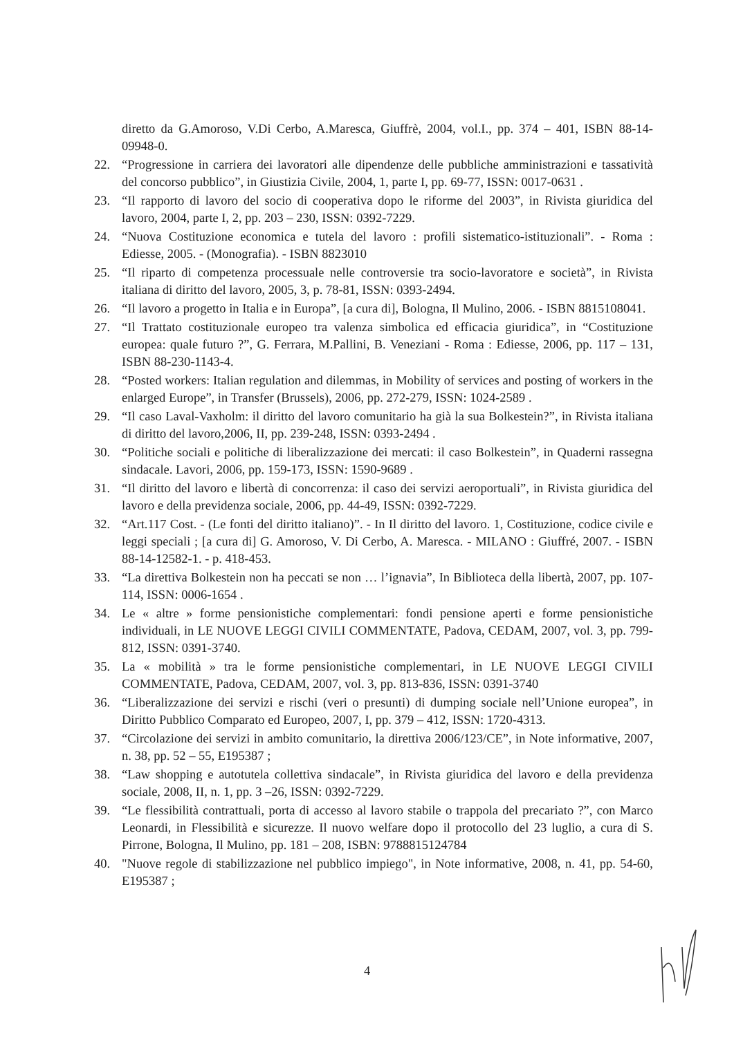diretto da G.Amoroso, V.Di Cerbo, A.Maresca, Giuffrè, 2004, vol.I., pp. 374 – 401, ISBN 88-14-09948-0.
22. “Progressione in carriera dei lavoratori alle dipendenze delle pubbliche amministrazioni e tassatività del concorso pubblico”, in Giustizia Civile, 2004, 1, parte I, pp. 69-77, ISSN: 0017-0631 .
23. “Il rapporto di lavoro del socio di cooperativa dopo le riforme del 2003”, in Rivista giuridica del lavoro, 2004, parte I, 2, pp. 203 – 230, ISSN: 0392-7229.
24. “Nuova Costituzione economica e tutela del lavoro : profili sistematico-istituzionali”. - Roma : Ediesse, 2005. - (Monografia). - ISBN 8823010
25. “Il riparto di competenza processuale nelle controversie tra socio-lavoratore e società”, in Rivista italiana di diritto del lavoro, 2005, 3, p. 78-81, ISSN: 0393-2494.
26. “Il lavoro a progetto in Italia e in Europa”, [a cura di], Bologna, Il Mulino, 2006. - ISBN 8815108041.
27. “Il Trattato costituzionale europeo tra valenza simbolica ed efficacia giuridica”, in “Costituzione europea: quale futuro ?”, G. Ferrara, M.Pallini, B. Veneziani - Roma : Ediesse, 2006, pp. 117 – 131, ISBN 88-230-1143-4.
28. “Posted workers: Italian regulation and dilemmas, in Mobility of services and posting of workers in the enlarged Europe”, in Transfer (Brussels), 2006, pp. 272-279, ISSN: 1024-2589 .
29. “Il caso Laval-Vaxholm: il diritto del lavoro comunitario ha già la sua Bolkestein?”, in Rivista italiana di diritto del lavoro,2006, II, pp. 239-248, ISSN: 0393-2494 .
30. “Politiche sociali e politiche di liberalizzazione dei mercati: il caso Bolkestein”, in Quaderni rassegna sindacale. Lavori, 2006, pp. 159-173, ISSN: 1590-9689 .
31. “Il diritto del lavoro e libertà di concorrenza: il caso dei servizi aeroportuali”, in Rivista giuridica del lavoro e della previdenza sociale, 2006, pp. 44-49, ISSN: 0392-7229.
32. “Art.117 Cost. - (Le fonti del diritto italiano)”. - In Il diritto del lavoro. 1, Costituzione, codice civile e leggi speciali ; [a cura di] G. Amoroso, V. Di Cerbo, A. Maresca. - MILANO : Giuffré, 2007. - ISBN 88-14-12582-1. - p. 418-453.
33. “La direttiva Bolkestein non ha peccati se non … l’ignavia”, In Biblioteca della libertà, 2007, pp. 107-114, ISSN: 0006-1654 .
34. Le « altre » forme pensionistiche complementari: fondi pensione aperti e forme pensionistiche individuali, in LE NUOVE LEGGI CIVILI COMMENTATE, Padova, CEDAM, 2007, vol. 3, pp. 799-812, ISSN: 0391-3740.
35. La « mobilità » tra le forme pensionistiche complementari, in LE NUOVE LEGGI CIVILI COMMENTATE, Padova, CEDAM, 2007, vol. 3, pp. 813-836, ISSN: 0391-3740
36. “Liberalizzazione dei servizi e rischi (veri o presunti) di dumping sociale nell’Unione europea”, in Diritto Pubblico Comparato ed Europeo, 2007, I, pp. 379 – 412, ISSN: 1720-4313.
37. “Circolazione dei servizi in ambito comunitario, la direttiva 2006/123/CE”, in Note informative, 2007, n. 38, pp. 52 – 55, E195387 ;
38. “Law shopping e autotutela collettiva sindacale”, in Rivista giuridica del lavoro e della previdenza sociale, 2008, II, n. 1, pp. 3 –26, ISSN: 0392-7229.
39. “Le flessibilità contrattuali, porta di accesso al lavoro stabile o trappola del precariato ?”, con Marco Leonardi, in Flessibilità e sicurezze. Il nuovo welfare dopo il protocollo del 23 luglio, a cura di S. Pirrone, Bologna, Il Mulino, pp. 181 – 208, ISBN: 9788815124784
40. "Nuove regole di stabilizzazione nel pubblico impiego", in Note informative, 2008, n. 41, pp. 54-60, E195387 ;
4